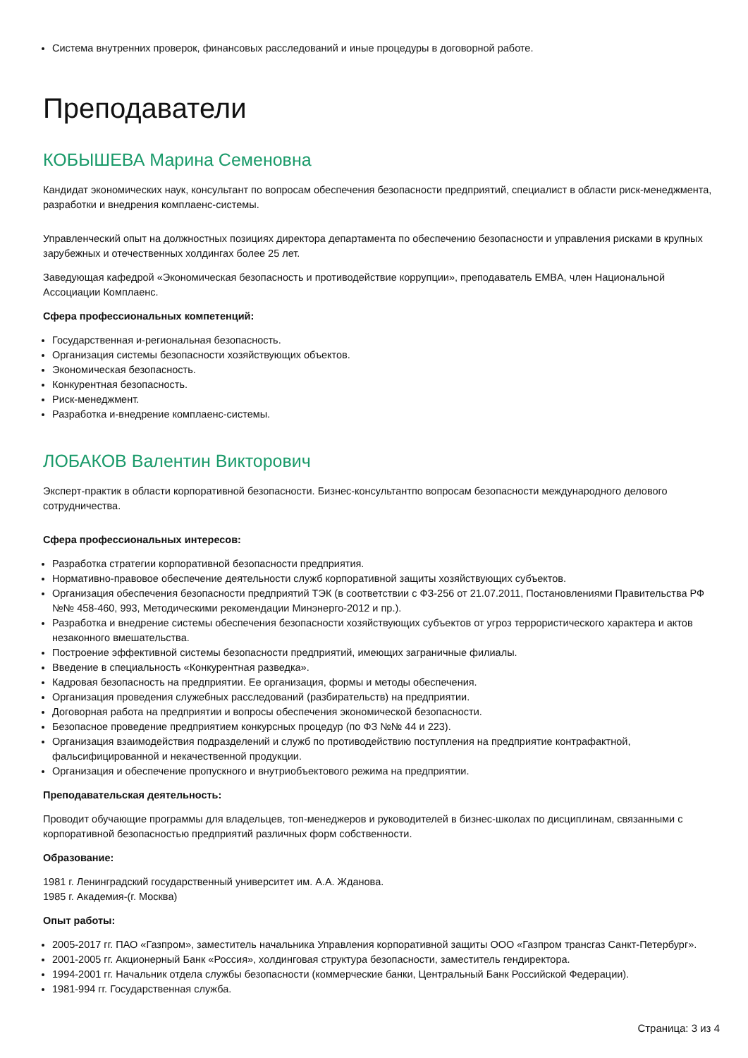Система внутренних проверок, финансовых расследований и иные процедуры в договорной работе.
Преподаватели
КОБЫШЕВА Марина Семеновна
Кандидат экономических наук, консультант по вопросам обеспечения безопасности предприятий, специалист в области риск-менеджмента, разработки и внедрения комплаенс-системы.
Управленческий опыт на должностных позициях директора департамента по обеспечению безопасности и управления рисками в крупных зарубежных и отечественных холдингах более 25 лет.
Заведующая кафедрой «Экономическая безопасность и противодействие коррупции», преподаватель EMBA, член Национальной Ассоциации Комплаенс.
Сфера профессиональных компетенций:
Государственная и-региональная безопасность.
Организация системы безопасности хозяйствующих объектов.
Экономическая безопасность.
Конкурентная безопасность.
Риск-менеджмент.
Разработка и-внедрение комплаенс-системы.
ЛОБАКОВ Валентин Викторович
Эксперт-практик в области корпоративной безопасности. Бизнес-консультантпо вопросам безопасности международного делового сотрудничества.
Сфера профессиональных интересов:
Разработка стратегии корпоративной безопасности предприятия.
Нормативно-правовое обеспечение деятельности служб корпоративной защиты хозяйствующих субъектов.
Организация обеспечения безопасности предприятий ТЭК (в соответствии с ФЗ-256 от 21.07.2011, Постановлениями Правительства РФ №№ 458-460, 993, Методическими рекомендации Минэнерго-2012 и пр.).
Разработка и внедрение системы обеспечения безопасности хозяйствующих субъектов от угроз террористического характера и актов незаконного вмешательства.
Построение эффективной системы безопасности предприятий, имеющих заграничные филиалы.
Введение в специальность «Конкурентная разведка».
Кадровая безопасность на предприятии. Ее организация, формы и методы обеспечения.
Организация проведения служебных расследований (разбирательств) на предприятии.
Договорная работа на предприятии и вопросы обеспечения экономической безопасности.
Безопасное проведение предприятием конкурсных процедур (по ФЗ №№ 44 и 223).
Организация взаимодействия подразделений и служб по противодействию поступления на предприятие контрафактной, фальсифицированной и некачественной продукции.
Организация и обеспечение пропускного и внутриобъектового режима на предприятии.
Преподавательская деятельность:
Проводит обучающие программы для владельцев, топ-менеджеров и руководителей в бизнес-школах по дисциплинам, связанными с корпоративной безопасностью предприятий различных форм собственности.
Образование:
1981 г. Ленинградский государственный университет им. А.А. Жданова.
1985 г. Академия-(г. Москва)
Опыт работы:
2005-2017 гг. ПАО «Газпром», заместитель начальника Управления корпоративной защиты ООО «Газпром трансгаз Санкт-Петербург».
2001-2005 гг. Акционерный Банк «Россия», холдинговая структура безопасности, заместитель гендиректора.
1994-2001 гг. Начальник отдела службы безопасности (коммерческие банки, Центральный Банк Российской Федерации).
1981-994 гг. Государственная служба.
Страница: 3 из 4